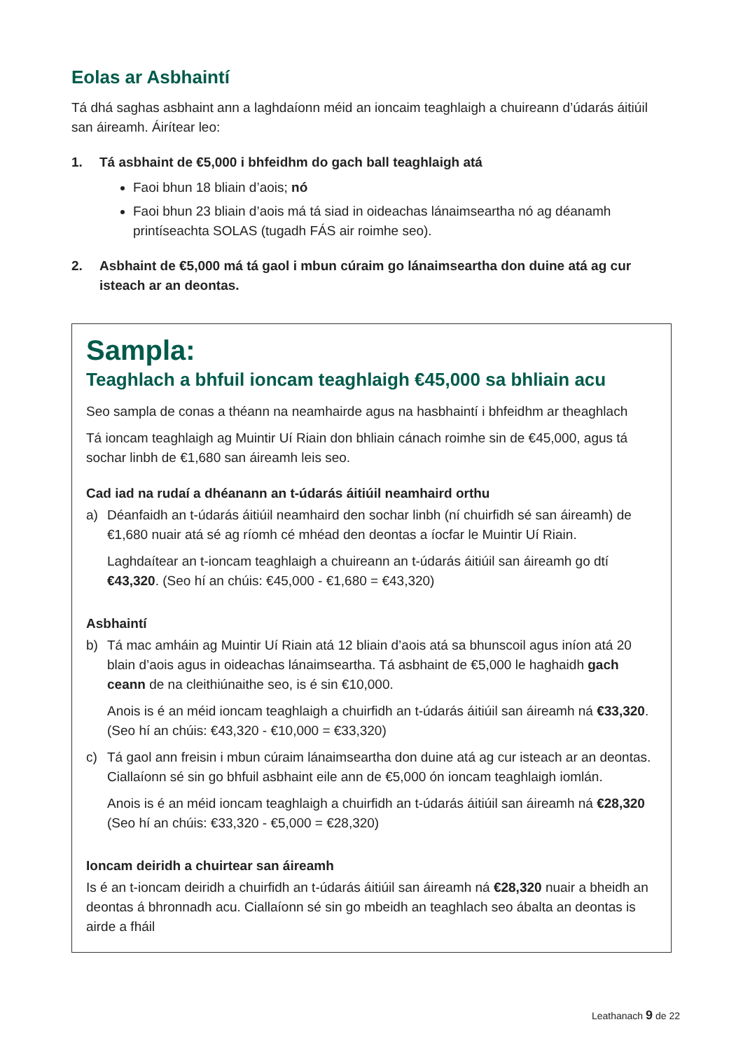Eolas ar Asbhaintí
Tá dhá saghas asbhaint ann a laghdaíonn méid an ioncaim teaghlaigh a chuireann d’údarás áitiúil san áireamh. Áirítear leo:
1. Tá asbhaint de €5,000 i bhfeidhm do gach ball teaghlaigh atá
Faoi bhun 18 bliain d’aois; nó
Faoi bhun 23 bliain d’aois má tá siad in oideachas lánaimseartha nó ag déanamh printíseachta SOLAS (tugadh FÁS air roimhe seo).
2. Asbhaint de €5,000 má tá gaol i mbun cúraim go lánaimseartha don duine atá ag cur isteach ar an deontas.
Sampla:
Teaghlach a bhfuil ioncam teaghlaigh €45,000 sa bhliain acu
Seo sampla de conas a théann na neamhairde agus na hasbhaintí i bhfeidhm ar theaghlach
Tá ioncam teaghlaigh ag Muintir Uí Riain don bhliain cánach roimhe sin de €45,000, agus tá sochar linbh de €1,680 san áireamh leis seo.
Cad iad na rudaí a dhéanann an t-údarás áitiúil neamhaird orthu
a) Déanfaidh an t-údarás áitiúil neamhaird den sochar linbh (ní chuirfidh sé san áireamh) de €1,680 nuair atá sé ag ríomh cé mhéad den deontas a íocfar le Muintir Uí Riain.
Laghdaítear an t-ioncam teaghlaigh a chuireann an t-údarás áitiúil san áireamh go dtí €43,320. (Seo hí an chúis: €45,000 - €1,680 = €43,320)
Asbhaintí
b) Tá mac amháin ag Muintir Uí Riain atá 12 bliain d’aois atá sa bhunscoil agus iníon atá 20 blain d’aois agus in oideachas lánaimseartha. Tá asbhaint de €5,000 le haghaidh gach ceann de na cleithiúnaithe seo, is é sin €10,000.
Anois is é an méid ioncam teaghlaigh a chuirfidh an t-údarás áitiúil san áireamh ná €33,320. (Seo hí an chúis: €43,320 - €10,000 = €33,320)
c) Tá gaol ann freisin i mbun cúraim lánaimseartha don duine atá ag cur isteach ar an deontas. Ciallaíonn sé sin go bhfuil asbhaint eile ann de €5,000 ón ioncam teaghlaigh iomlán.
Anois is é an méid ioncam teaghlaigh a chuirfidh an t-údarás áitiúil san áireamh ná €28,320 (Seo hí an chúis: €33,320 - €5,000 = €28,320)
Ioncam deiridh a chuirtear san áireamh
Is é an t-ioncam deiridh a chuirfidh an t-údarás áitiúil san áireamh ná €28,320 nuair a bheidh an deontas á bhronnadh acu. Ciallaíonn sé sin go mbeidh an teaghlach seo ábalta an deontas is airde a fháil
Leathanach 9 de 22